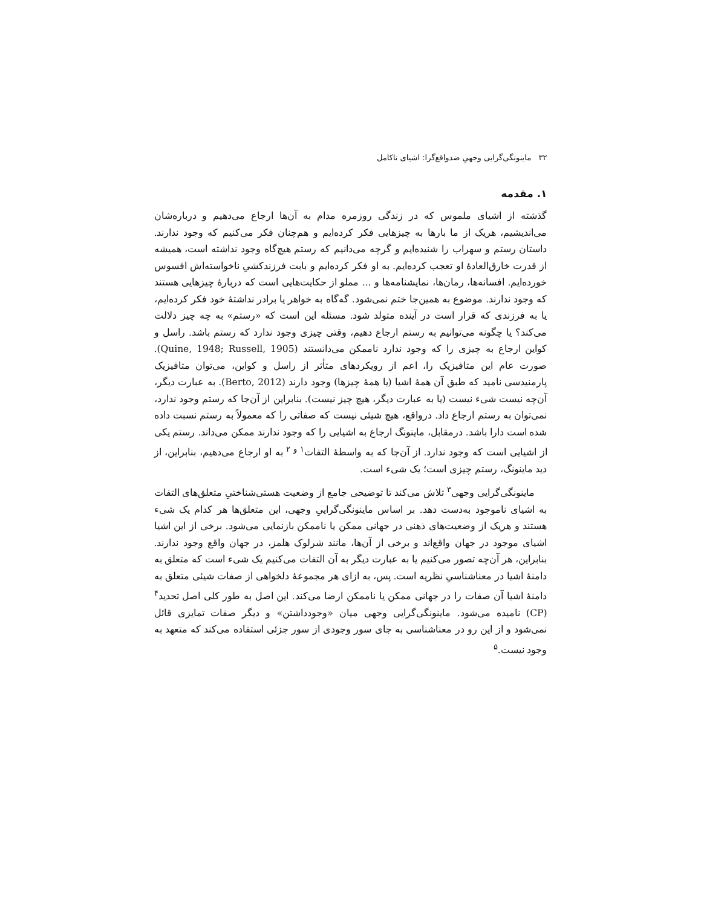۳۲ ماینونگی‌گرایی وجهیِ ضدواقع‌گرا: اشیای ناکامل
۱. مقدمه
گذشته از اشیای ملموس که در زندگی روزمره مدام به آن‌ها ارجاع می‌دهیم و درباره‌شان می‌اندیشیم، هریک از ما بارها به چیزهایی فکر کرده‌ایم و هم‌چنان فکر می‌کنیم که وجود ندارند. داستان رستم و سهراب را شنیده‌ایم و گرچه می‌دانیم که رستم هیچ‌گاه وجود نداشته است، همیشه از قدرت خارق‌العادهٔ او تعجب کرده‌ایم. به او فکر کرده‌ایم و بابت فرزندکشیِ ناخواسته‌اش افسوس خورده‌ایم. افسانه‌ها، رمان‌ها، نمایشنامه‌ها و ... مملو از حکایت‌هایی است که دربارهٔ چیزهایی هستند که وجود ندارند. موضوع به همین‌جا ختم نمی‌شود. گه‌گاه به خواهر یا برادر نداشتهٔ خود فکر کرده‌ایم، یا به فرزندی که قرار است در آینده متولد شود. مسئله این است که «رستم» به چه چیز دلالت می‌کند؟ یا چگونه می‌توانیم به رستم ارجاع دهیم، وقتی چیزی وجود ندارد که رستم باشد. راسل و کواین ارجاع به چیزی را که وجود ندارد ناممکن می‌دانستند (Quine, 1948; Russell, 1905). صورت عام این متافیزیک را، اعم از رویکردهای متأثر از راسل و کواین، می‌توان متافیزیک پارمنیدسی نامید که طبق آن همهٔ اشیا (یا همهٔ چیزها) وجود دارند (Berto, 2012). به عبارت دیگر، آن‌چه نیست شیء نیست (یا به عبارت دیگر، هیچ چیز نیست). بنابراین از آن‌جا که رستم وجود ندارد، نمی‌توان به رستم ارجاع داد. درواقع، هیچ شیئی نیست که صفاتی را که معمولاً به رستم نسبت داده شده است دارا باشد. درمقابل، ماینونگ ارجاع به اشیایی را که وجود ندارند ممکن می‌داند. رستم یکی از اشیایی است که وجود ندارد. از آن‌جا که به واسطهٔ التفات<sup>۱ و ۲</sup> به او ارجاع می‌دهیم، بنابراین، از دید ماینونگ، رستم چیزی است؛ یک شیء است.
ماینونگی‌گرایی وجهی<sup>۳</sup> تلاش می‌کند تا توضیحی جامع از وضعیت هستی‌شناختیِ متعلق‌های التفات به اشیای ناموجود به‌دست دهد. بر اساس ماینونگی‌گراییِ وجهی، این متعلق‌ها هر کدام یک شیء هستند و هریک از وضعیت‌های ذهنی در جهانی ممکن یا ناممکن بازنمایی می‌شود. برخی از این اشیا اشیای موجود در جهان واقع‌اند و برخی از آن‌ها، مانند شرلوک هلمز، در جهان واقع وجود ندارند. بنابراین، هر آن‌چه تصور می‌کنیم یا به عبارت دیگر به آن التفات می‌کنیم یک شیء است که متعلق به دامنهٔ اشیا در معناشناسیِ نظریه است. پس، به ازای هر مجموعهٔ دلخواهی از صفات شیئی متعلق به دامنهٔ اشیا آن صفات را در جهانی ممکن یا ناممکن ارضا می‌کند. این اصل به طور کلی اصل تحدید<sup>۴</sup> (CP) نامیده می‌شود. ماینونگی‌گرایی وجهی میان «وجودداشتن» و دیگر صفات تمایزی قائل نمی‌شود و از این رو در معناشناسی به جای سور وجودی از سور جزئی استفاده می‌کند که متعهد به وجود نیست.<sup>۵</sup>